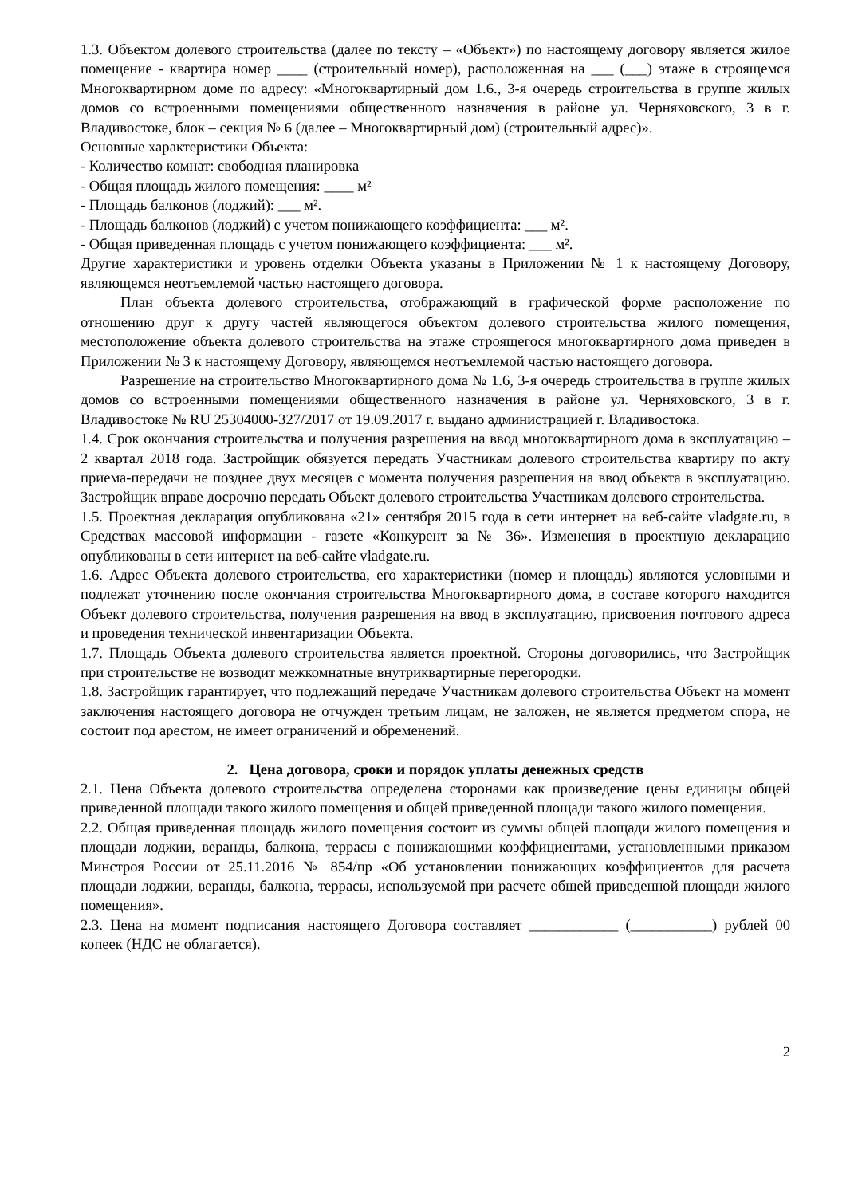1.3. Объектом долевого строительства (далее по тексту – «Объект») по настоящему договору является жилое помещение - квартира номер ____ (строительный номер), расположенная на ___ (___) этаже в строящемся Многоквартирном доме по адресу: «Многоквартирный дом 1.6., 3-я очередь строительства в группе жилых домов со встроенными помещениями общественного назначения в районе ул. Черняховского, 3 в г. Владивостоке, блок – секция № 6 (далее – Многоквартирный дом) (строительный адрес)».
Основные характеристики Объекта:
- Количество комнат: свободная планировка
- Общая площадь жилого помещения: ____ м²
- Площадь балконов (лоджий): ___ м².
- Площадь балконов (лоджий) с учетом понижающего коэффициента: ___ м².
- Общая приведенная площадь с учетом понижающего коэффициента: ___ м².
Другие характеристики и уровень отделки Объекта указаны в Приложении № 1 к настоящему Договору, являющемся неотъемлемой частью настоящего договора.
План объекта долевого строительства, отображающий в графической форме расположение по отношению друг к другу частей являющегося объектом долевого строительства жилого помещения, местоположение объекта долевого строительства на этаже строящегося многоквартирного дома приведен в Приложении № 3 к настоящему Договору, являющемся неотъемлемой частью настоящего договора.
Разрешение на строительство Многоквартирного дома № 1.6, 3-я очередь строительства в группе жилых домов со встроенными помещениями общественного назначения в районе ул. Черняховского, 3 в г. Владивостоке № RU 25304000-327/2017 от 19.09.2017 г. выдано администрацией г. Владивостока.
1.4. Срок окончания строительства и получения разрешения на ввод многоквартирного дома в эксплуатацию – 2 квартал 2018 года. Застройщик обязуется передать Участникам долевого строительства квартиру по акту приема-передачи не позднее двух месяцев с момента получения разрешения на ввод объекта в эксплуатацию. Застройщик вправе досрочно передать Объект долевого строительства Участникам долевого строительства.
1.5. Проектная декларация опубликована «21» сентября 2015 года в сети интернет на веб-сайте vladgate.ru, в Средствах массовой информации - газете «Конкурент за № 36». Изменения в проектную декларацию опубликованы в сети интернет на веб-сайте vladgate.ru.
1.6. Адрес Объекта долевого строительства, его характеристики (номер и площадь) являются условными и подлежат уточнению после окончания строительства Многоквартирного дома, в составе которого находится Объект долевого строительства, получения разрешения на ввод в эксплуатацию, присвоения почтового адреса и проведения технической инвентаризации Объекта.
1.7. Площадь Объекта долевого строительства является проектной. Стороны договорились, что Застройщик при строительстве не возводит межкомнатные внутриквартирные перегородки.
1.8. Застройщик гарантирует, что подлежащий передаче Участникам долевого строительства Объект на момент заключения настоящего договора не отчужден третьим лицам, не заложен, не является предметом спора, не состоит под арестом, не имеет ограничений и обременений.
2. Цена договора, сроки и порядок уплаты денежных средств
2.1. Цена Объекта долевого строительства определена сторонами как произведение цены единицы общей приведенной площади такого жилого помещения и общей приведенной площади такого жилого помещения.
2.2. Общая приведенная площадь жилого помещения состоит из суммы общей площади жилого помещения и площади лоджии, веранды, балкона, террасы с понижающими коэффициентами, установленными приказом Минстроя России от 25.11.2016 № 854/пр «Об установлении понижающих коэффициентов для расчета площади лоджии, веранды, балкона, террасы, используемой при расчете общей приведенной площади жилого помещения».
2.3. Цена на момент подписания настоящего Договора составляет ____________ (___________) рублей 00 копеек (НДС не облагается).
2